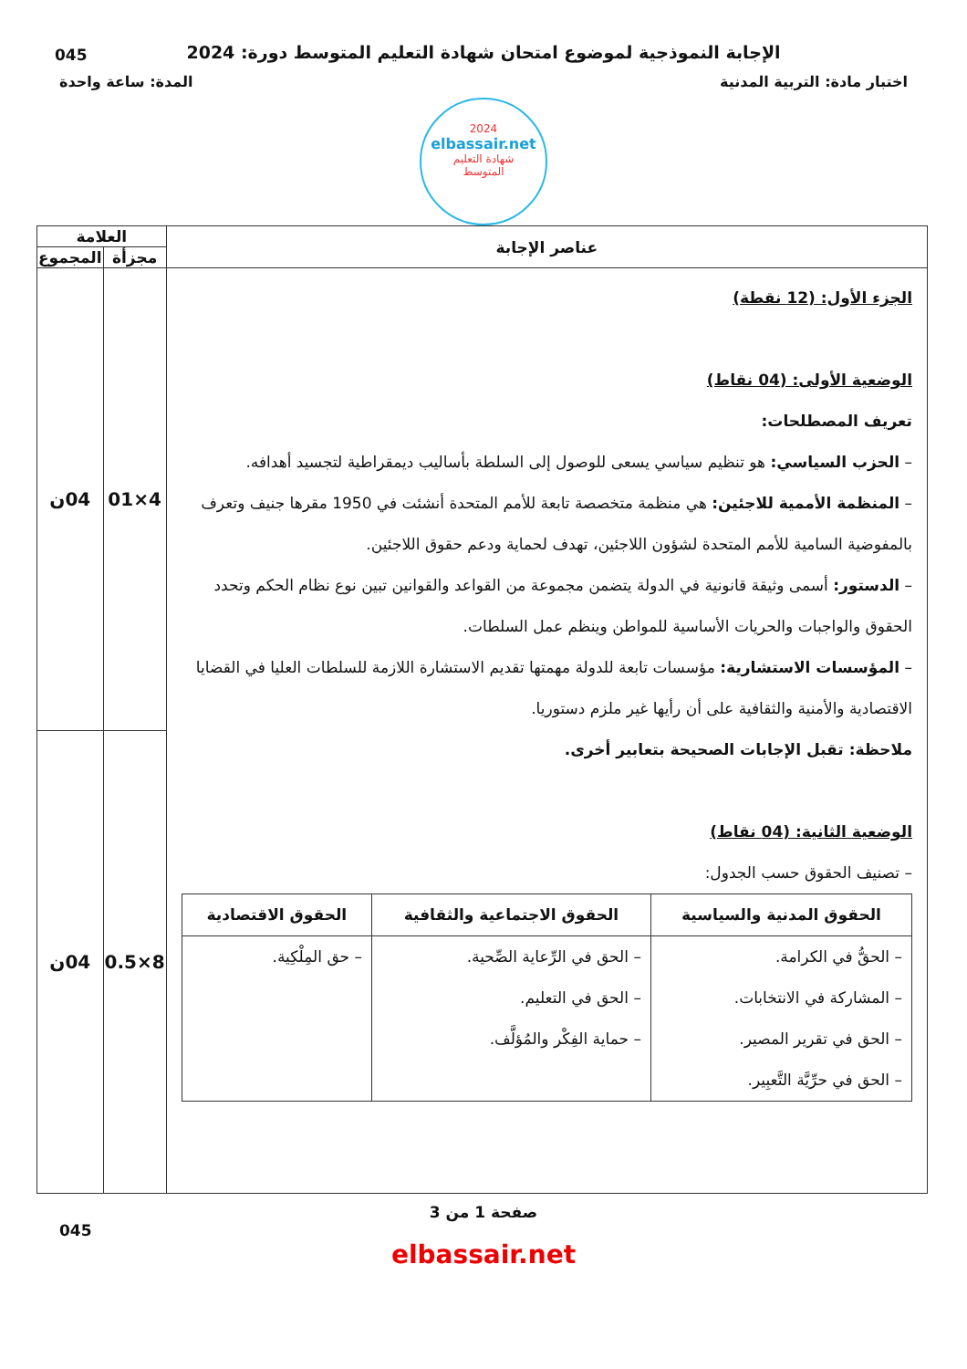045
الإجابة النموذجية لموضوع امتحان شهادة التعليم المتوسط دورة: 2024
اختبار مادة: التربية المدنية المدة: ساعة واحدة
2024
elbassair.net
شهادة التعليم
المتوسط
| عناصر الإجابة | العلامة | |
| --- | --- | --- |
| | مجزأة | المجموع |
| الجزء الأول: (12 نقطة) الوضعية الأولى: (04 نقاط) تعريف المصطلحات: – الحزب السياسي: هو تنظيم سياسي يسعى للوصول إلى السلطة بأساليب ديمقراطية لتجسيد أهدافه. – المنظمة الأممية للاجئين: هي منظمة متخصصة تابعة للأمم المتحدة أنشئت في 1950 مقرها جنيف وتعرف بالمفوضية السامية للأمم المتحدة لشؤون اللاجئين، تهدف لحماية ودعم حقوق اللاجئين. – الدستور: أسمى وثيقة قانونية في الدولة يتضمن مجموعة من القواعد والقوانين تبين نوع نظام الحكم وتحدد الحقوق والواجبات والحريات الأساسية للمواطن وينظم عمل السلطات. – المؤسسات الاستشارية: مؤسسات تابعة للدولة مهمتها تقديم الاستشارة اللازمة للسلطات العليا في القضايا الاقتصادية والأمنية والثقافية على أن رأيها غير ملزم دستوريا. ملاحظة: تقبل الإجابات الصحيحة بتعابير أخرى. الوضعية الثانية: (04 نقاط) – تصنيف الحقوق حسب الجدول: / الحقوق المدنية والسياسية / الحقوق الاجتماعية والثقافية / الحقوق الاقتصادية / / --- / --- / --- / / – الحقُّ في الكرامة. – المشاركة في الانتخابات. – الحق في تقرير المصير. – الحق في حرِّيَّة التَّعبِير. / – الحق في الرِّعاية الصِّحية. – الحق في التعليم. – حماية الفِكْر والمُؤلَّف. / – حق المِلْكِية. / | 4×01 | 04ن |
| | 8×0.5 | 04ن |
صفحة 1 من 3
045
elbassair.net